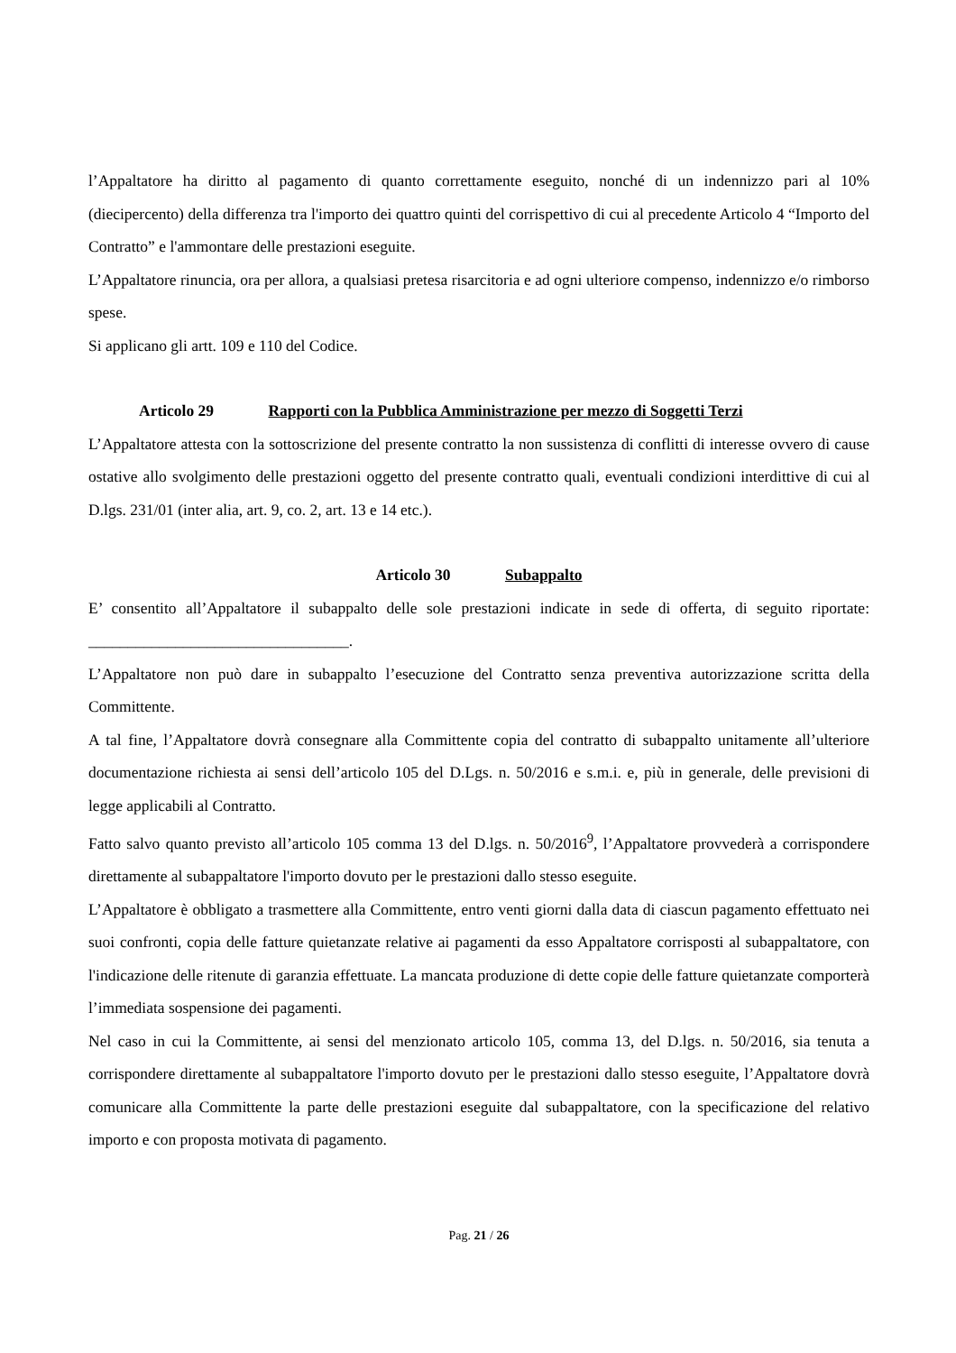l’Appaltatore ha diritto al pagamento di quanto correttamente eseguito, nonché di un indennizzo pari al 10% (diecipercento) della differenza tra l'importo dei quattro quinti del corrispettivo di cui al precedente Articolo 4 “Importo del Contratto” e l'ammontare delle prestazioni eseguite.
L’Appaltatore rinuncia, ora per allora, a qualsiasi pretesa risarcitoria e ad ogni ulteriore compenso, indennizzo e/o rimborso spese.
Si applicano gli artt. 109 e 110 del Codice.
Articolo 29 Rapporti con la Pubblica Amministrazione per mezzo di Soggetti Terzi
L’Appaltatore attesta con la sottoscrizione del presente contratto la non sussistenza di conflitti di interesse ovvero di cause ostative allo svolgimento delle prestazioni oggetto del presente contratto quali, eventuali condizioni interdittive di cui al D.lgs. 231/01 (inter alia, art. 9, co. 2, art. 13 e 14 etc.).
Articolo 30 Subappalto
E’ consentito all’Appaltatore il subappalto delle sole prestazioni indicate in sede di offerta, di seguito riportate: _________________________________.
L’Appaltatore non può dare in subappalto l’esecuzione del Contratto senza preventiva autorizzazione scritta della Committente.
A tal fine, l’Appaltatore dovrà consegnare alla Committente copia del contratto di subappalto unitamente all’ulteriore documentazione richiesta ai sensi dell’articolo 105 del D.Lgs. n. 50/2016 e s.m.i. e, più in generale, delle previsioni di legge applicabili al Contratto.
Fatto salvo quanto previsto all’articolo 105 comma 13 del D.lgs. n. 50/2016<sup>9</sup>, l’Appaltatore provvederà a corrispondere direttamente al subappaltatore l'importo dovuto per le prestazioni dallo stesso eseguite.
L’Appaltatore è obbligato a trasmettere alla Committente, entro venti giorni dalla data di ciascun pagamento effettuato nei suoi confronti, copia delle fatture quietanzate relative ai pagamenti da esso Appaltatore corrisposti al subappaltatore, con l'indicazione delle ritenute di garanzia effettuate. La mancata produzione di dette copie delle fatture quietanzate comporterà l’immediata sospensione dei pagamenti.
Nel caso in cui la Committente, ai sensi del menzionato articolo 105, comma 13, del D.lgs. n. 50/2016, sia tenuta a corrispondere direttamente al subappaltatore l'importo dovuto per le prestazioni dallo stesso eseguite, l’Appaltatore dovrà comunicare alla Committente la parte delle prestazioni eseguite dal subappaltatore, con la specificazione del relativo importo e con proposta motivata di pagamento.
Pag. 21 / 26